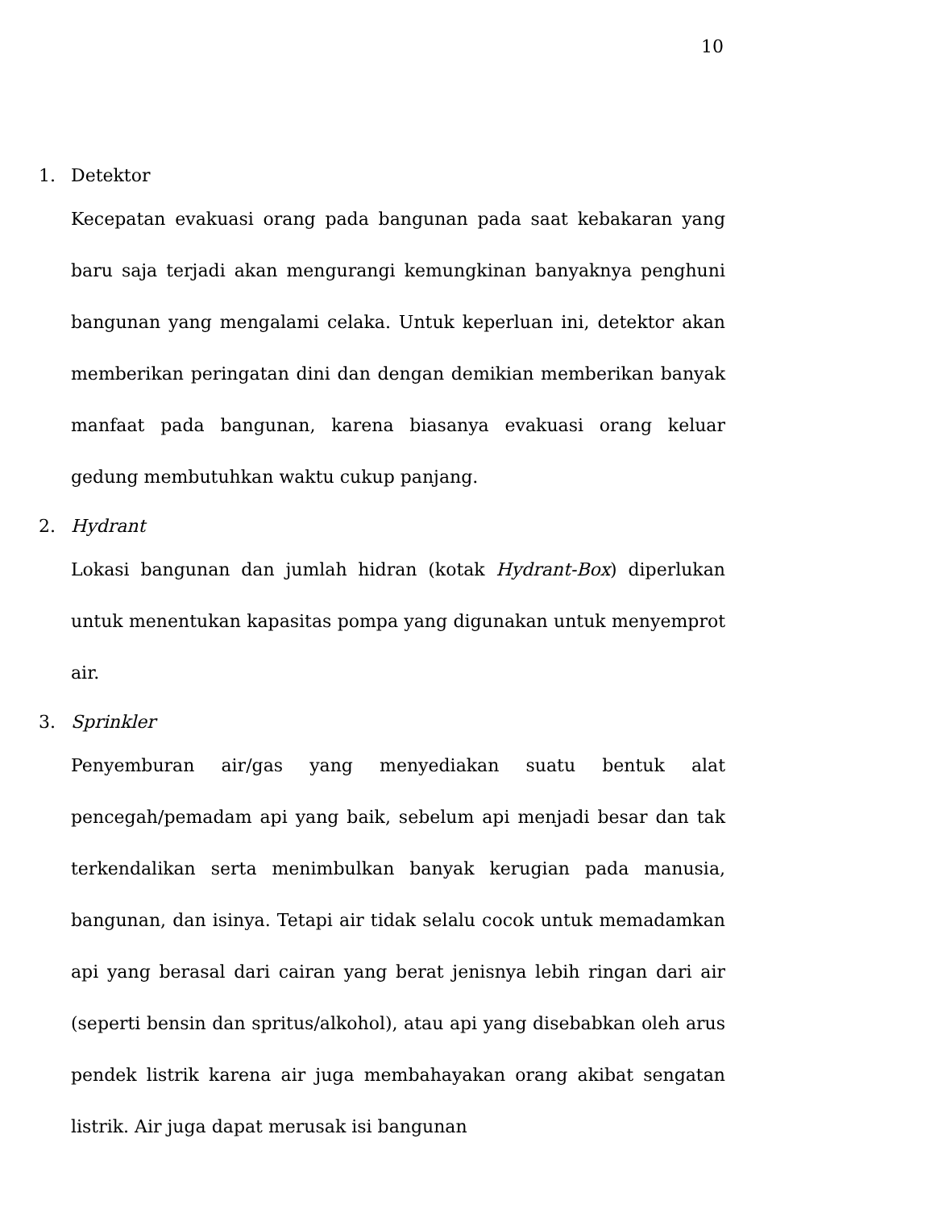10
1. Detektor
Kecepatan evakuasi orang pada bangunan pada saat kebakaran yang baru saja terjadi akan mengurangi kemungkinan banyaknya penghuni bangunan yang mengalami celaka. Untuk keperluan ini, detektor akan memberikan peringatan dini dan dengan demikian memberikan banyak manfaat pada bangunan, karena biasanya evakuasi orang keluar gedung membutuhkan waktu cukup panjang.
2. Hydrant
Lokasi bangunan dan jumlah hidran (kotak Hydrant-Box) diperlukan untuk menentukan kapasitas pompa yang digunakan untuk menyemprot air.
3. Sprinkler
Penyemburan air/gas yang menyediakan suatu bentuk alat pencegah/pemadam api yang baik, sebelum api menjadi besar dan tak terkendalikan serta menimbulkan banyak kerugian pada manusia, bangunan, dan isinya. Tetapi air tidak selalu cocok untuk memadamkan api yang berasal dari cairan yang berat jenisnya lebih ringan dari air (seperti bensin dan spritus/alkohol), atau api yang disebabkan oleh arus pendek listrik karena air juga membahayakan orang akibat sengatan listrik. Air juga dapat merusak isi bangunan